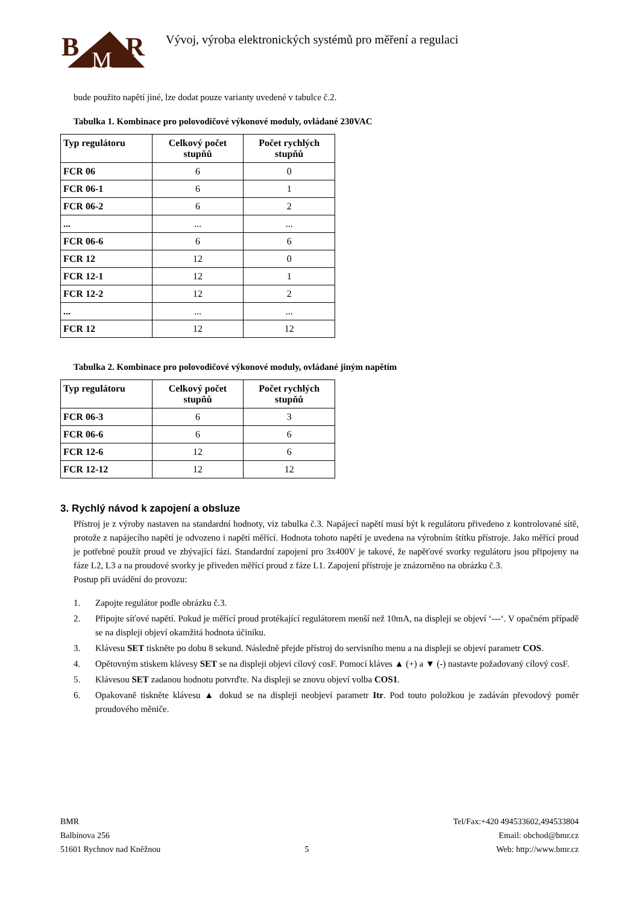B
R
M
Vývoj, výroba elektronických systémů pro měření a regulaci
bude použito napětí jiné, lze dodat pouze varianty uvedené v tabulce č.2.
Tabulka 1. Kombinace pro polovodičové výkonové moduly, ovládané 230VAC
| Typ regulátoru | Celkový počet stupňů | Počet rychlých stupňů |
| --- | --- | --- |
| FCR 06 | 6 | 0 |
| FCR 06-1 | 6 | 1 |
| FCR 06-2 | 6 | 2 |
| ... | ... | ... |
| FCR 06-6 | 6 | 6 |
| FCR 12 | 12 | 0 |
| FCR 12-1 | 12 | 1 |
| FCR 12-2 | 12 | 2 |
| ... | ... | ... |
| FCR 12 | 12 | 12 |
Tabulka 2. Kombinace pro polovodičové výkonové moduly, ovládané jiným napětím
| Typ regulátoru | Celkový počet stupňů | Počet rychlých stupňů |
| --- | --- | --- |
| FCR 06-3 | 6 | 3 |
| FCR 06-6 | 6 | 6 |
| FCR 12-6 | 12 | 6 |
| FCR 12-12 | 12 | 12 |
3. Rychlý návod k zapojení a obsluze
Přístroj je z výroby nastaven na standardní hodnoty, viz tabulka č.3. Napájecí napětí musí být k regulátoru přivedeno z kontrolované sítě, protože z napájecího napětí je odvozeno i napětí měřící. Hodnota tohoto napětí je uvedena na výrobním štítku přístroje. Jako měřící proud je potřebné použít proud ve zbývající fázi. Standardní zapojení pro 3x400V je takové, že napěťové svorky regulátoru jsou připojeny na fáze L2, L3 a na proudové svorky je přiveden měřící proud z fáze L1. Zapojení přístroje je znázorněno na obrázku č.3.
Postup při uvádění do provozu:
1. Zapojte regulátor podle obrázku č.3.
2. Připojte síťové napětí. Pokud je měřící proud protékající regulátorem menší než 10mA, na displeji se objeví ‘---‘. V opačném případě se na displeji objeví okamžitá hodnota účiníku.
3. Klávesu SET tiskněte po dobu 8 sekund. Následně přejde přístroj do servisního menu a na displeji se objeví parametr COS.
4. Opětovným stiskem klávesy SET se na displeji objeví cílový cosF. Pomocí kláves ▲ (+) a ▼ (-) nastavte požadovaný cílový cosF.
5. Klávesou SET zadanou hodnotu potvrďte. Na displeji se znovu objeví volba COS1.
6. Opakovaně tiskněte klávesu ▲ dokud se na displeji neobjeví parametr Itr. Pod touto položkou je zadáván převodový poměr proudového měniče.
BMR
Balbínova 256
51601 Rychnov nad Kněžnou
5 Tel/Fax:+420 494533602,494533804
Email: obchod@bmr.cz
Web: http://www.bmr.cz